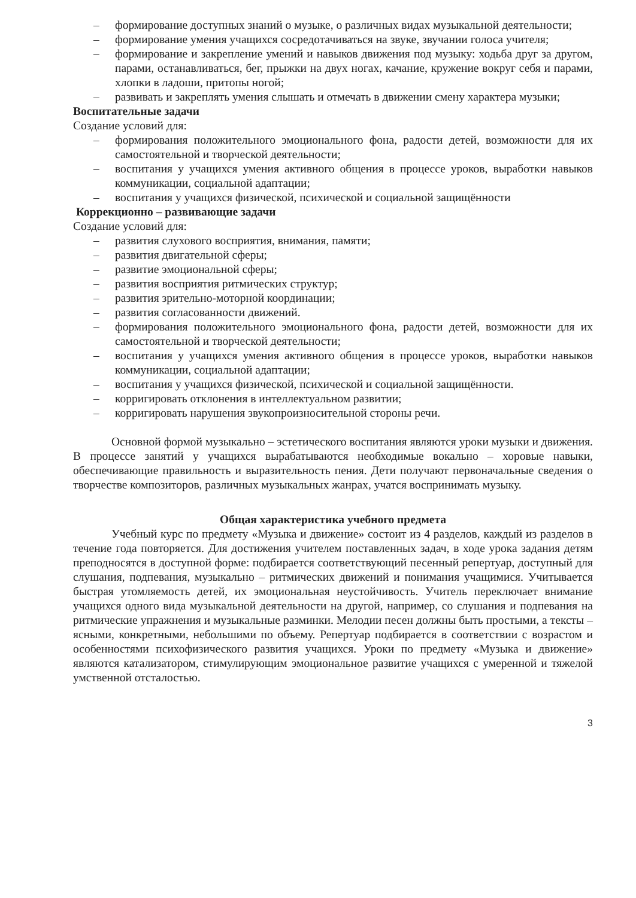– формирование доступных знаний о музыке, о различных видах музыкальной деятельности;
– формирование умения учащихся сосредотачиваться на звуке, звучании голоса учителя;
– формирование и закрепление умений и навыков движения под музыку: ходьба друг за другом, парами, останавливаться, бег, прыжки на двух ногах, качание, кружение вокруг себя и парами, хлопки в ладоши, притопы ногой;
– развивать и закреплять умения слышать и отмечать в движении смену характера музыки;
Воспитательные задачи
Создание условий для:
– формирования положительного эмоционального фона, радости детей, возможности для их самостоятельной и творческой деятельности;
– воспитания у учащихся умения активного общения в процессе уроков, выработки навыков коммуникации, социальной адаптации;
– воспитания у учащихся физической, психической и социальной защищённости
Коррекционно – развивающие задачи
Создание условий для:
– развития слухового восприятия, внимания, памяти;
– развития двигательной сферы;
– развитие эмоциональной сферы;
– развития восприятия ритмических структур;
– развития зрительно-моторной координации;
– развития согласованности движений.
– формирования положительного эмоционального фона, радости детей, возможности для их самостоятельной и творческой деятельности;
– воспитания у учащихся умения активного общения в процессе уроков, выработки навыков коммуникации, социальной адаптации;
– воспитания у учащихся физической, психической и социальной защищённости.
– корригировать отклонения в интеллектуальном развитии;
– корригировать нарушения звукопроизносительной стороны речи.
Основной формой музыкально – эстетического воспитания являются уроки музыки и движения. В процессе занятий у учащихся вырабатываются необходимые вокально – хоровые навыки, обеспечивающие правильность и выразительность пения. Дети получают первоначальные сведения о творчестве композиторов, различных музыкальных жанрах, учатся воспринимать музыку.
Общая характеристика учебного предмета
Учебный курс по предмету «Музыка и движение» состоит из 4 разделов, каждый из разделов в течение года повторяется. Для достижения учителем поставленных задач, в ходе урока задания детям преподносятся в доступной форме: подбирается соответствующий песенный репертуар, доступный для слушания, подпевания, музыкально – ритмических движений и понимания учащимися. Учитывается быстрая утомляемость детей, их эмоциональная неустойчивость. Учитель переключает внимание учащихся одного вида музыкальной деятельности на другой, например, со слушания и подпевания на ритмические упражнения и музыкальные разминки. Мелодии песен должны быть простыми, а тексты – ясными, конкретными, небольшими по объему. Репертуар подбирается в соответствии с возрастом и особенностями психофизического развития учащихся. Уроки по предмету «Музыка и движение» являются катализатором, стимулирующим эмоциональное развитие учащихся с умеренной и тяжелой умственной отсталостью.
3